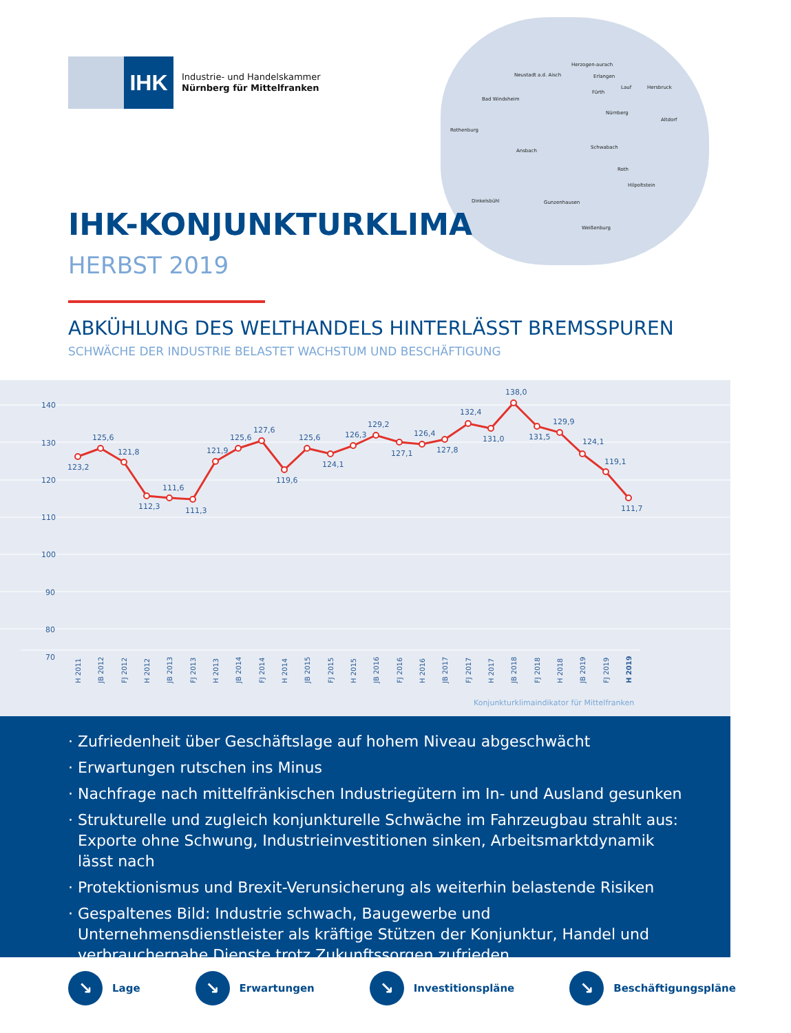IHK
Industrie- und Handelskammer
Nürnberg für Mittelfranken
Neustadt a.d. Aisch
Herzogen-aurach
Erlangen
Lauf Hersbruck
Bad Windsheim
Fürth
Nürnberg
Altdorf
Rothenburg
Ansbach
Schwabach
Roth
Hilpoltstein
Dinkelsbühl Gunzenhausen
Weißenburg
IHK-KONJUNKTURKLIMA
HERBST 2019
ABKÜHLUNG DES WELTHANDELS HINTERLÄSST BREMSSPUREN
SCHWÄCHE DER INDUSTRIE BELASTET WACHSTUM UND BESCHÄFTIGUNG
140
130
120
110
100
90
80
70
123,2
125,6
121,8
112,3
111,6
111,3
121,9
125,6
127,6
119,6
125,6
124,1
126,3
129,2
127,1
126,4
127,8
132,4
131,0
138,0
131,5
129,9
124,1
119,1
111,7
H 2011
JB 2012
FJ 2012
H 2012
JB 2013
FJ 2013
H 2013
JB 2014
FJ 2014
H 2014
JB 2015
FJ 2015
H 2015
JB 2016
FJ 2016
H 2016
JB 2017
FJ 2017
H 2017
JB 2018
FJ 2018
H 2018
JB 2019
FJ 2019
H 2019
Konjunkturklimaindikator für Mittelfranken
· Zufriedenheit über Geschäftslage auf hohem Niveau abgeschwächt
· Erwartungen rutschen ins Minus
· Nachfrage nach mittelfränkischen Industriegütern im In- und Ausland gesunken
· Strukturelle und zugleich konjunkturelle Schwäche im Fahrzeugbau strahlt aus: Exporte ohne Schwung, Industrieinvestitionen sinken, Arbeitsmarktdynamik lässt nach
· Protektionismus und Brexit-Verunsicherung als weiterhin belastende Risiken
· Gespaltenes Bild: Industrie schwach, Baugewerbe und Unternehmensdienstleister als kräftige Stützen der Konjunktur, Handel und verbrauchernahe Dienste trotz Zukunftssorgen zufrieden
↘ Lage
↘ Erwartungen
↘ Investitionspläne
↘ Beschäftigungspläne